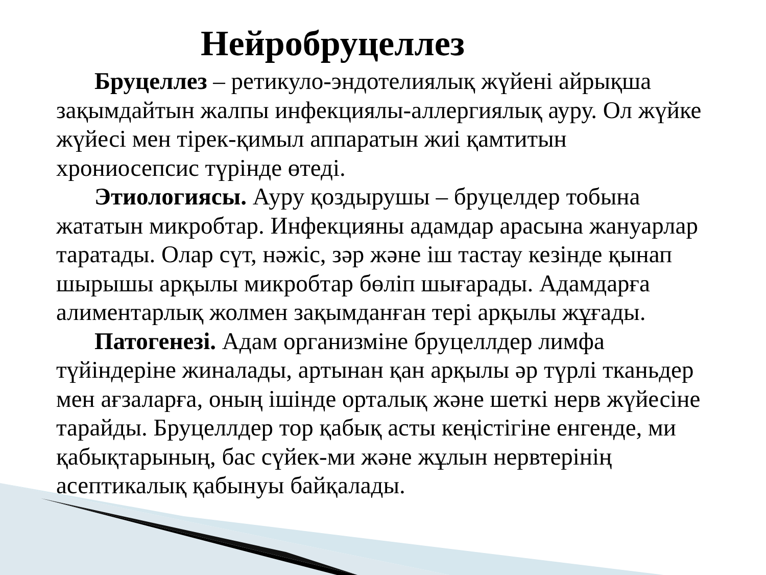Нейробруцеллез
Бруцеллез – ретикуло-эндотелиялық жүйені айрықша зақымдайтын жалпы инфекциялы-аллергиялық ауру. Ол жүйке жүйесі мен тірек-қимыл аппаратын жиі қамтитын хрониосепсис түрінде өтеді.
Этиологиясы. Ауру қоздырушы – бруцелдер тобына жататын микробтар. Инфекцияны адамдар арасына жануарлар таратады. Олар сүт, нәжіс, зәр және іш тастау кезінде қынап шырышы арқылы микробтар бөліп шығарады. Адамдарға алиментарлық жолмен зақымданған тері арқылы жұғады.
Патогенезі. Адам организміне бруцеллдер лимфа түйіндеріне жиналады, артынан қан арқылы әр түрлі тканьдер мен ағзаларға, оның ішінде орталық және шеткі нерв жүйесіне тарайды. Бруцеллдер тор қабық асты кеңістігіне енгенде, ми қабықтарының, бас сүйек-ми және жұлын нервтерінің асептикалық қабынуы байқалады.